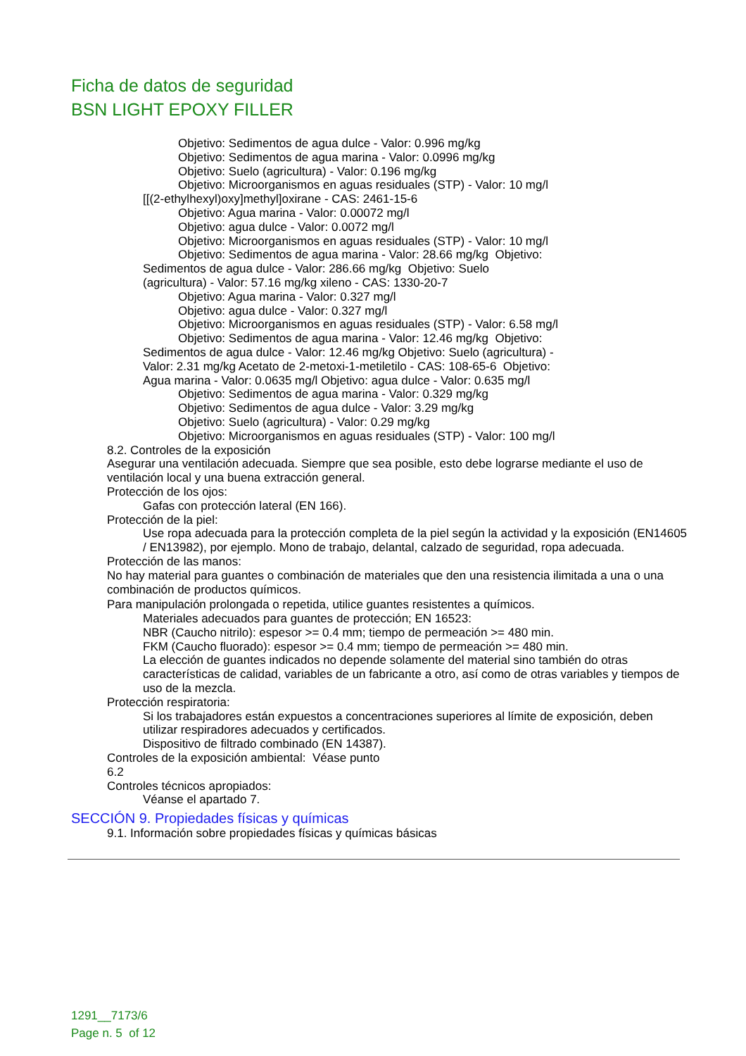Ficha de datos de seguridad
BSN LIGHT EPOXY FILLER
Objetivo: Sedimentos de agua dulce - Valor: 0.996 mg/kg
Objetivo: Sedimentos de agua marina - Valor: 0.0996 mg/kg
Objetivo: Suelo (agricultura) - Valor: 0.196 mg/kg
Objetivo: Microorganismos en aguas residuales (STP) - Valor: 10 mg/l
[[(2-ethylhexyl)oxy]methyl]oxirane - CAS: 2461-15-6
Objetivo: Agua marina - Valor: 0.00072 mg/l
Objetivo: agua dulce - Valor: 0.0072 mg/l
Objetivo: Microorganismos en aguas residuales (STP) - Valor: 10 mg/l
Objetivo: Sedimentos de agua marina - Valor: 28.66 mg/kg Objetivo:
Sedimentos de agua dulce - Valor: 286.66 mg/kg Objetivo: Suelo
(agricultura) - Valor: 57.16 mg/kg xileno - CAS: 1330-20-7
Objetivo: Agua marina - Valor: 0.327 mg/l
Objetivo: agua dulce - Valor: 0.327 mg/l
Objetivo: Microorganismos en aguas residuales (STP) - Valor: 6.58 mg/l
Objetivo: Sedimentos de agua marina - Valor: 12.46 mg/kg Objetivo:
Sedimentos de agua dulce - Valor: 12.46 mg/kg Objetivo: Suelo (agricultura) -
Valor: 2.31 mg/kg Acetato de 2-metoxi-1-metiletilo - CAS: 108-65-6 Objetivo:
Agua marina - Valor: 0.0635 mg/l Objetivo: agua dulce - Valor: 0.635 mg/l
Objetivo: Sedimentos de agua marina - Valor: 0.329 mg/kg
Objetivo: Sedimentos de agua dulce - Valor: 3.29 mg/kg
Objetivo: Suelo (agricultura) - Valor: 0.29 mg/kg
Objetivo: Microorganismos en aguas residuales (STP) - Valor: 100 mg/l
8.2. Controles de la exposición
Asegurar una ventilación adecuada. Siempre que sea posible, esto debe lograrse mediante el uso de ventilación local y una buena extracción general.
Protección de los ojos:
Gafas con protección lateral (EN 166).
Protección de la piel:
Use ropa adecuada para la protección completa de la piel según la actividad y la exposición (EN14605 / EN13982), por ejemplo. Mono de trabajo, delantal, calzado de seguridad, ropa adecuada.
Protección de las manos:
No hay material para guantes o combinación de materiales que den una resistencia ilimitada a una o una combinación de productos químicos.
Para manipulación prolongada o repetida, utilice guantes resistentes a químicos.
Materiales adecuados para guantes de protección; EN 16523:
NBR (Caucho nitrilo): espesor >= 0.4 mm; tiempo de permeación >= 480 min.
FKM (Caucho fluorado): espesor >= 0.4 mm; tiempo de permeación >= 480 min.
La elección de guantes indicados no depende solamente del material sino también do otras características de calidad, variables de un fabricante a otro, así como de otras variables y tiempos de uso de la mezcla.
Protección respiratoria:
Si los trabajadores están expuestos a concentraciones superiores al límite de exposición, deben utilizar respiradores adecuados y certificados.
Dispositivo de filtrado combinado (EN 14387).
Controles de la exposición ambiental: Véase punto
6.2
Controles técnicos apropiados:
Véanse el apartado 7.
SECCIÓN 9. Propiedades físicas y químicas
9.1. Información sobre propiedades físicas y químicas básicas
1291__7173/6
Page n. 5 of 12